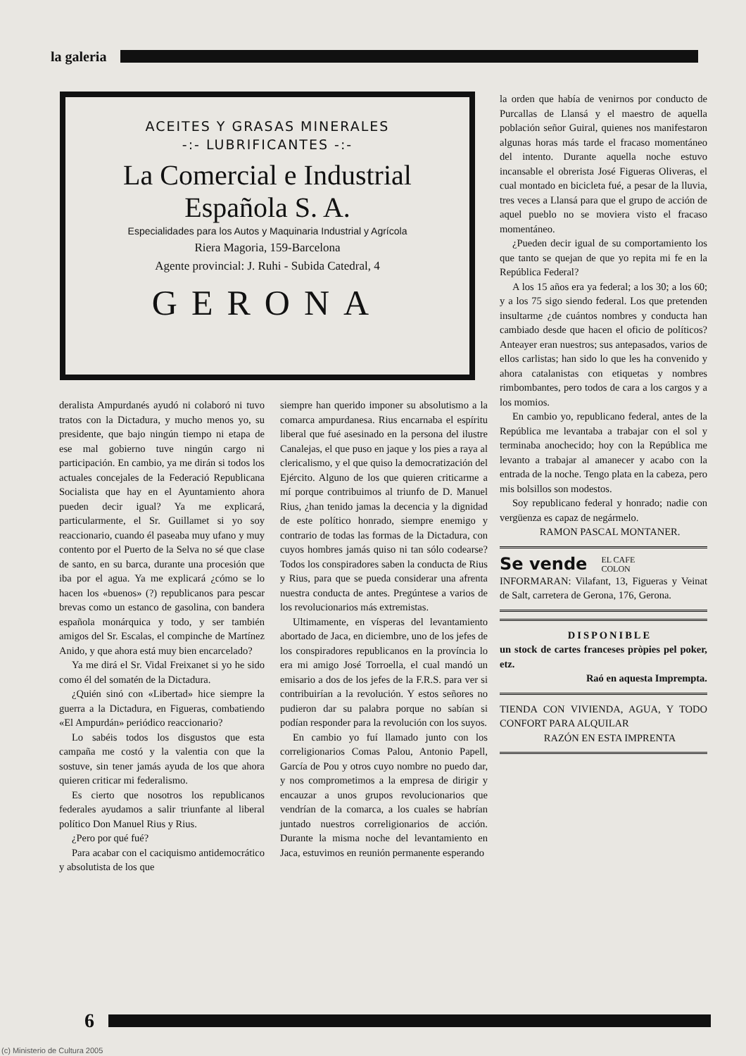la galeria
ACEITES Y GRASAS MINERALES
-:- LUBRIFICANTES -:-
La Comercial e Industrial
Española S. A.
Especialidades para los Autos y Maquinaria Industrial y Agrícola
Riera Magoria, 159-Barcelona
Agente provincial: J. Ruhi - Subida Catedral, 4
GERONA
deralista Ampurdanés ayudó ni colaboró ni tuvo tratos con la Dictadura, y mucho menos yo, su presidente, que bajo ningún tiempo ni etapa de ese mal gobierno tuve ningún cargo ni participación. En cambio, ya me dirán si todos los actuales concejales de la Federació Republicana Socialista que hay en el Ayuntamiento ahora pueden decir igual? Ya me explicará, particularmente, el Sr. Guillamet si yo soy reaccionario, cuando él paseaba muy ufano y muy contento por el Puerto de la Selva no sé que clase de santo, en su barca, durante una procesión que iba por el agua. Ya me explicará ¿cómo se lo hacen los «buenos» (?) republicanos para pescar brevas como un estanco de gasolina, con bandera española monárquica y todo, y ser también amigos del Sr. Escalas, el compinche de Martínez Anido, y que ahora está muy bien encarcelado?
Ya me dirá el Sr. Vidal Freixanet si yo he sido como él del somatén de la Dictadura.
¿Quién sinó con «Libertad» hice siempre la guerra a la Dictadura, en Figueras, combatiendo «El Ampurdán» periódico reaccionario?
Lo sabéis todos los disgustos que esta campaña me costó y la valentia con que la sostuve, sin tener jamás ayuda de los que ahora quieren criticar mi federalismo.
Es cierto que nosotros los republicanos federales ayudamos a salir triunfante al liberal político Don Manuel Rius y Rius.
¿Pero por qué fué?
Para acabar con el caciquismo antidemocrático y absolutista de los que
siempre han querido imponer su absolutismo a la comarca ampurdanesa. Rius encarnaba el espíritu liberal que fué asesinado en la persona del ilustre Canalejas, el que puso en jaque y los pies a raya al clericalismo, y el que quiso la democratización del Ejército. Alguno de los que quieren criticarme a mí porque contribuimos al triunfo de D. Manuel Rius, ¿han tenido jamas la decencia y la dignidad de este político honrado, siempre enemigo y contrario de todas las formas de la Dictadura, con cuyos hombres jamás quiso ni tan sólo codearse? Todos los conspiradores saben la conducta de Rius y Rius, para que se pueda considerar una afrenta nuestra conducta de antes. Pregúntese a varios de los revolucionarios más extremistas.
Ultimamente, en vísperas del levantamiento abortado de Jaca, en diciembre, uno de los jefes de los conspiradores republicanos en la província lo era mi amigo José Torroella, el cual mandó un emisario a dos de los jefes de la F.R.S. para ver si contribuirían a la revolución. Y estos señores no pudieron dar su palabra porque no sabían si podían responder para la revolución con los suyos.
En cambio yo fuí llamado junto con los correligionarios Comas Palou, Antonio Papell, García de Pou y otros cuyo nombre no puedo dar, y nos comprometimos a la empresa de dirigir y encauzar a unos grupos revolucionarios que vendrían de la comarca, a los cuales se habrían juntado nuestros correligionarios de acción. Durante la misma noche del levantamiento en Jaca, estuvimos en reunión permanente esperando
la orden que había de venirnos por conducto de Purcallas de Llansá y el maestro de aquella población señor Guiral, quienes nos manifestaron algunas horas más tarde el fracaso momentáneo del intento. Durante aquella noche estuvo incansable el obrerista José Figueras Oliveras, el cual montado en bicicleta fué, a pesar de la lluvia, tres veces a Llansá para que el grupo de acción de aquel pueblo no se moviera visto el fracaso momentáneo.
¿Pueden decir igual de su comportamiento los que tanto se quejan de que yo repita mi fe en la República Federal?
A los 15 años era ya federal; a los 30; a los 60; y a los 75 sigo siendo federal. Los que pretenden insultarme ¿de cuántos nombres y conducta han cambiado desde que hacen el oficio de políticos? Anteayer eran nuestros; sus antepasados, varios de ellos carlistas; han sido lo que les ha convenido y ahora catalanistas con etiquetas y nombres rimbombantes, pero todos de cara a los cargos y a los momios.
En cambio yo, republicano federal, antes de la República me levantaba a trabajar con el sol y terminaba anochecido; hoy con la República me levanto a trabajar al amanecer y acabo con la entrada de la noche. Tengo plata en la cabeza, pero mis bolsillos son modestos.
Soy republicano federal y honrado; nadie con vergüenza es capaz de negármelo.
RAMON PASCAL MONTANER.
Se vende EL CAFE
COLON
INFORMARAN: Vilafant, 13, Figueras y Veinat de Salt, carretera de Gerona, 176, Gerona.
DISPONIBLE
un stock de cartes franceses pròpies pel poker, etz.
Raó en aquesta Imprempta.
TIENDA CON VIVIENDA, AGUA, Y TODO CONFORT PARA ALQUILAR
RAZÓN EN ESTA IMPRENTA
6
(c) Ministerio de Cultura 2005